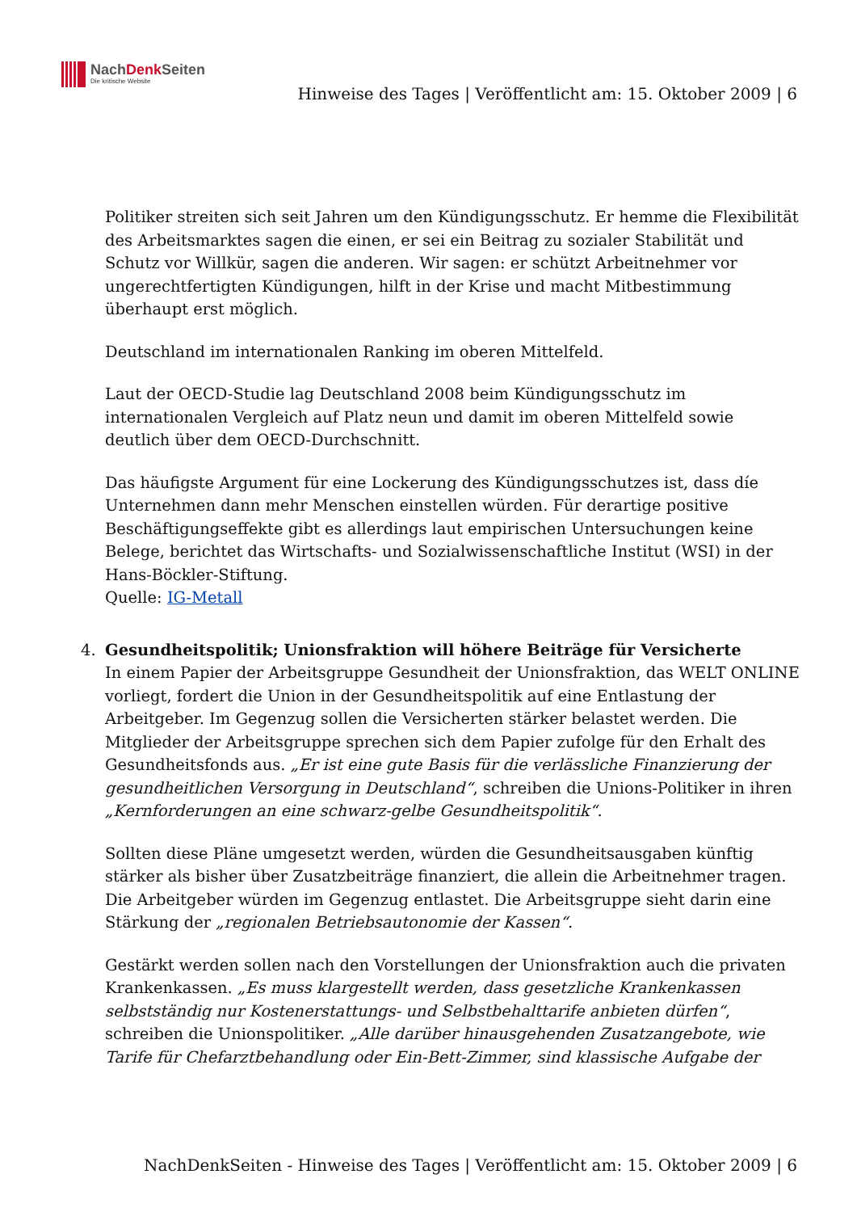NachDenk Seiten
Die kritische Website
Hinweise des Tages | Veröffentlicht am: 15. Oktober 2009 | 6
Politiker streiten sich seit Jahren um den Kündigungsschutz. Er hemme die Flexibilität des Arbeitsmarktes sagen die einen, er sei ein Beitrag zu sozialer Stabilität und Schutz vor Willkür, sagen die anderen. Wir sagen: er schützt Arbeitnehmer vor ungerechtfertigten Kündigungen, hilft in der Krise und macht Mitbestimmung überhaupt erst möglich.
Deutschland im internationalen Ranking im oberen Mittelfeld.
Laut der OECD-Studie lag Deutschland 2008 beim Kündigungsschutz im internationalen Vergleich auf Platz neun und damit im oberen Mittelfeld sowie deutlich über dem OECD-Durchschnitt.
Das häufigste Argument für eine Lockerung des Kündigungsschutzes ist, dass díe Unternehmen dann mehr Menschen einstellen würden. Für derartige positive Beschäftigungseffekte gibt es allerdings laut empirischen Untersuchungen keine Belege, berichtet das Wirtschafts- und Sozialwissenschaftliche Institut (WSI) in der Hans-Böckler-Stiftung.
Quelle: IG-Metall
4.
Gesundheitspolitik; Unionsfraktion will höhere Beiträge für Versicherte
In einem Papier der Arbeitsgruppe Gesundheit der Unionsfraktion, das WELT ONLINE vorliegt, fordert die Union in der Gesundheitspolitik auf eine Entlastung der Arbeitgeber. Im Gegenzug sollen die Versicherten stärker belastet werden. Die Mitglieder der Arbeitsgruppe sprechen sich dem Papier zufolge für den Erhalt des Gesundheitsfonds aus. „Er ist eine gute Basis für die verlässliche Finanzierung der gesundheitlichen Versorgung in Deutschland“, schreiben die Unions-Politiker in ihren „Kernforderungen an eine schwarz-gelbe Gesundheitspolitik“.
Sollten diese Pläne umgesetzt werden, würden die Gesundheitsausgaben künftig stärker als bisher über Zusatzbeiträge finanziert, die allein die Arbeitnehmer tragen. Die Arbeitgeber würden im Gegenzug entlastet. Die Arbeitsgruppe sieht darin eine Stärkung der „regionalen Betriebsautonomie der Kassen“.
Gestärkt werden sollen nach den Vorstellungen der Unionsfraktion auch die privaten Krankenkassen. „Es muss klargestellt werden, dass gesetzliche Krankenkassen selbstständig nur Kostenerstattungs- und Selbstbehalttarife anbieten dürfen“, schreiben die Unionspolitiker. „Alle darüber hinausgehenden Zusatzangebote, wie Tarife für Chefarztbehandlung oder Ein-Bett-Zimmer, sind klassische Aufgabe der
NachDenkSeiten - Hinweise des Tages | Veröffentlicht am: 15. Oktober 2009 | 6